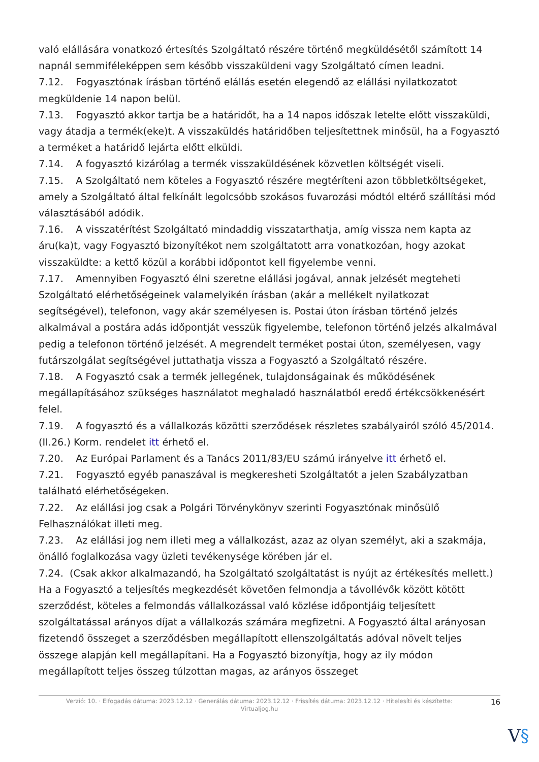való elállására vonatkozó értesítés Szolgáltató részére történő megküldésétől számított 14 napnál semmiféleképpen sem később visszaküldeni vagy Szolgáltató címen leadni.
7.12. Fogyasztónak írásban történő elállás esetén elegendő az elállási nyilatkozatot megküldenie 14 napon belül.
7.13. Fogyasztó akkor tartja be a határidőt, ha a 14 napos időszak letelte előtt visszaküldi, vagy átadja a termék(eke)t. A visszaküldés határidőben teljesítettnek minősül, ha a Fogyasztó a terméket a határidő lejárta előtt elküldi.
7.14. A fogyasztó kizárólag a termék visszaküldésének közvetlen költségét viseli.
7.15. A Szolgáltató nem köteles a Fogyasztó részére megtéríteni azon többletköltségeket, amely a Szolgáltató által felkínált legolcsóbb szokásos fuvarozási módtól eltérő szállítási mód választásából adódik.
7.16. A visszatérítést Szolgáltató mindaddig visszatarthatja, amíg vissza nem kapta az áru(ka)t, vagy Fogyasztó bizonyítékot nem szolgáltatott arra vonatkozóan, hogy azokat visszaküldte: a kettő közül a korábbi időpontot kell figyelembe venni.
7.17. Amennyiben Fogyasztó élni szeretne elállási jogával, annak jelzését megteheti Szolgáltató elérhetőségeinek valamelyikén írásban (akár a mellékelt nyilatkozat segítségével), telefonon, vagy akár személyesen is. Postai úton írásban történő jelzés alkalmával a postára adás időpontját vesszük figyelembe, telefonon történő jelzés alkalmával pedig a telefonon történő jelzését. A megrendelt terméket postai úton, személyesen, vagy futárszolgálat segítségével juttathatja vissza a Fogyasztó a Szolgáltató részére.
7.18. A Fogyasztó csak a termék jellegének, tulajdonságainak és működésének megállapításához szükséges használatot meghaladó használatból eredő értékcsökkenésért felel.
7.19. A fogyasztó és a vállalkozás közötti szerződések részletes szabályairól szóló 45/2014. (II.26.) Korm. rendelet itt érhető el.
7.20. Az Európai Parlament és a Tanács 2011/83/EU számú irányelve itt érhető el.
7.21. Fogyasztó egyéb panaszával is megkeresheti Szolgáltatót a jelen Szabályzatban található elérhetőségeken.
7.22. Az elállási jog csak a Polgári Törvénykönyv szerinti Fogyasztónak minősülő Felhasználókat illeti meg.
7.23. Az elállási jog nem illeti meg a vállalkozást, azaz az olyan személyt, aki a szakmája, önálló foglalkozása vagy üzleti tevékenysége körében jár el.
7.24. (Csak akkor alkalmazandó, ha Szolgáltató szolgáltatást is nyújt az értékesítés mellett.) Ha a Fogyasztó a teljesítés megkezdését követően felmondja a távollévők között kötött szerződést, köteles a felmondás vállalkozással való közlése időpontjáig teljesített szolgáltatással arányos díjat a vállalkozás számára megfizetni. A Fogyasztó által arányosan fizetendő összeget a szerződésben megállapított ellenszolgáltatás adóval növelt teljes összege alapján kell megállapítani. Ha a Fogyasztó bizonyítja, hogy az ily módon megállapított teljes összeg túlzottan magas, az arányos összeget
Verzió: 10. · Elfogadás dátuma: 2023.12.12 · Generálás dátuma: 2023.12.12 · Frissítés dátuma: 2023.12.12 · Hitelesíti és készítette:
Virtualjog.hu
16
V§